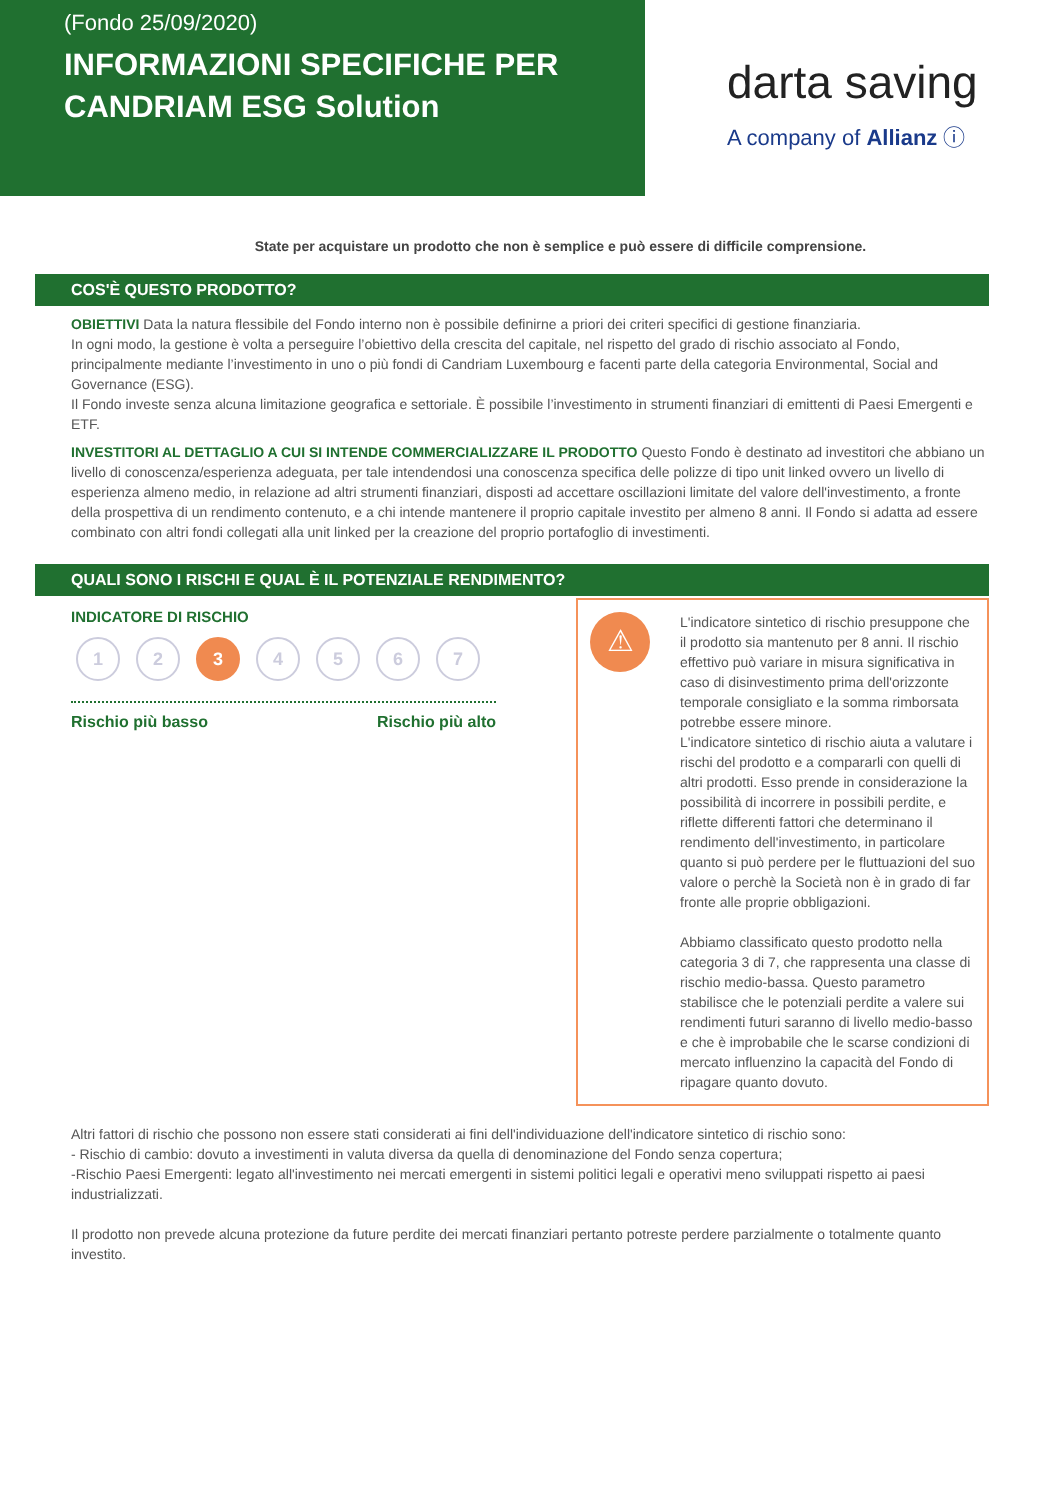(Fondo 25/09/2020)
INFORMAZIONI SPECIFICHE PER CANDRIAM ESG Solution
darta saving
A company of Allianz ⓘ
State per acquistare un prodotto che non è semplice e può essere di difficile comprensione.
COS'È QUESTO PRODOTTO?
OBIETTIVI Data la natura flessibile del Fondo interno non è possibile definirne a priori dei criteri specifici di gestione finanziaria.
In ogni modo, la gestione è volta a perseguire l’obiettivo della crescita del capitale, nel rispetto del grado di rischio associato al Fondo, principalmente mediante l’investimento in uno o più fondi di Candriam Luxembourg e facenti parte della categoria Environmental, Social and Governance (ESG).
Il Fondo investe senza alcuna limitazione geografica e settoriale. È possibile l’investimento in strumenti finanziari di emittenti di Paesi Emergenti e ETF.
INVESTITORI AL DETTAGLIO A CUI SI INTENDE COMMERCIALIZZARE IL PRODOTTO Questo Fondo è destinato ad investitori che abbiano un livello di conoscenza/esperienza adeguata, per tale intendendosi una conoscenza specifica delle polizze di tipo unit linked ovvero un livello di esperienza almeno medio, in relazione ad altri strumenti finanziari, disposti ad accettare oscillazioni limitate del valore dell'investimento, a fronte della prospettiva di un rendimento contenuto, e a chi intende mantenere il proprio capitale investito per almeno 8 anni. Il Fondo si adatta ad essere combinato con altri fondi collegati alla unit linked per la creazione del proprio portafoglio di investimenti.
QUALI SONO I RISCHI E QUAL È IL POTENZIALE RENDIMENTO?
INDICATORE DI RISCHIO
1 2 3 4 5 6 7
Rischio più basso Rischio più alto
⚠
L'indicatore sintetico di rischio presuppone che il prodotto sia mantenuto per 8 anni. Il rischio effettivo può variare in misura significativa in caso di disinvestimento prima dell'orizzonte temporale consigliato e la somma rimborsata potrebbe essere minore.
L'indicatore sintetico di rischio aiuta a valutare i rischi del prodotto e a compararli con quelli di altri prodotti. Esso prende in considerazione la possibilità di incorrere in possibili perdite, e riflette differenti fattori che determinano il rendimento dell'investimento, in particolare quanto si può perdere per le fluttuazioni del suo valore o perchè la Società non è in grado di far fronte alle proprie obbligazioni.
Abbiamo classificato questo prodotto nella categoria 3 di 7, che rappresenta una classe di rischio medio-bassa. Questo parametro stabilisce che le potenziali perdite a valere sui rendimenti futuri saranno di livello medio-basso e che è improbabile che le scarse condizioni di mercato influenzino la capacità del Fondo di ripagare quanto dovuto.
Altri fattori di rischio che possono non essere stati considerati ai fini dell'individuazione dell'indicatore sintetico di rischio sono:
- Rischio di cambio: dovuto a investimenti in valuta diversa da quella di denominazione del Fondo senza copertura;
-Rischio Paesi Emergenti: legato all'investimento nei mercati emergenti in sistemi politici legali e operativi meno sviluppati rispetto ai paesi industrializzati.
Il prodotto non prevede alcuna protezione da future perdite dei mercati finanziari pertanto potreste perdere parzialmente o totalmente quanto investito.